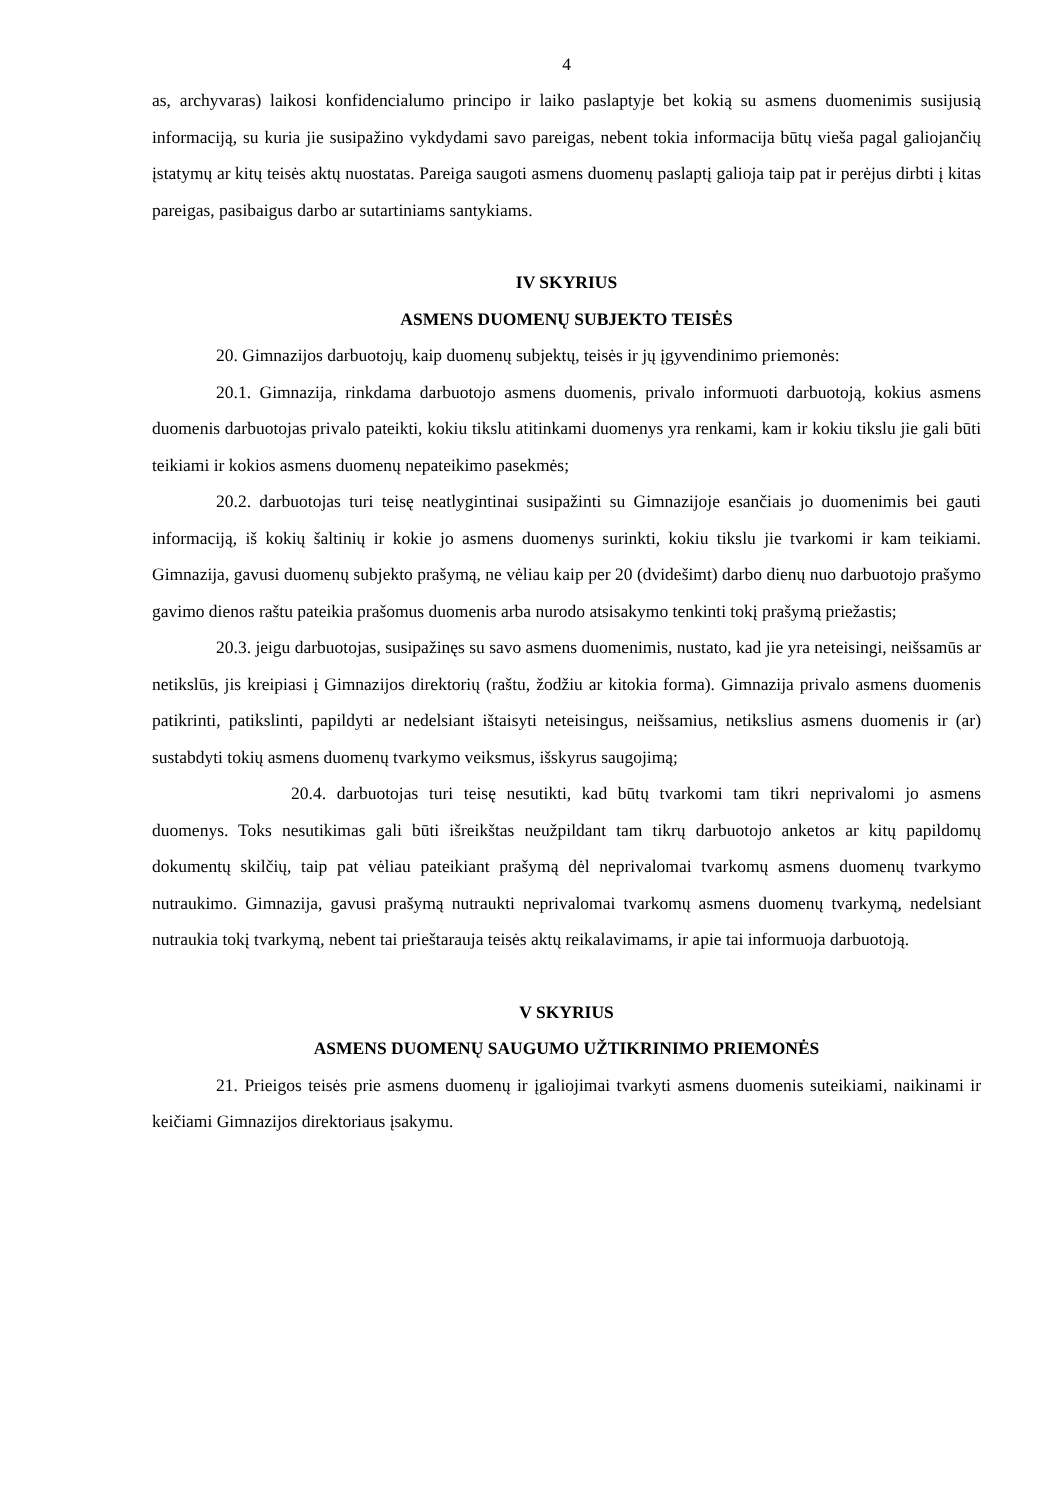4
as, archyvaras) laikosi konfidencialumo principo ir laiko paslaptyje bet kokią su asmens duomenimis susijusią informaciją, su kuria jie susipažino vykdydami savo pareigas, nebent tokia informacija būtų vieša pagal galiojančių įstatymų ar kitų teisės aktų nuostatas. Pareiga saugoti asmens duomenų paslaptį galioja taip pat ir perėjus dirbti į kitas pareigas, pasibaigus darbo ar sutartiniams santykiams.
IV SKYRIUS
ASMENS DUOMENŲ SUBJEKTO TEISĖS
20. Gimnazijos darbuotojų, kaip duomenų subjektų, teisės ir jų įgyvendinimo priemonės:
20.1. Gimnazija, rinkdama darbuotojo asmens duomenis, privalo informuoti darbuotoją, kokius asmens duomenis darbuotojas privalo pateikti, kokiu tikslu atitinkami duomenys yra renkami, kam ir kokiu tikslu jie gali būti teikiami ir kokios asmens duomenų nepateikimo pasekmės;
20.2. darbuotojas turi teisę neatlygintinai susipažinti su Gimnazijoje esančiais jo duomenimis bei gauti informaciją, iš kokių šaltinių ir kokie jo asmens duomenys surinkti, kokiu tikslu jie tvarkomi ir kam teikiami. Gimnazija, gavusi duomenų subjekto prašymą, ne vėliau kaip per 20 (dvidešimt) darbo dienų nuo darbuotojo prašymo gavimo dienos raštu pateikia prašomus duomenis arba nurodo atsisakymo tenkinti tokį prašymą priežastis;
20.3. jeigu darbuotojas, susipažinęs su savo asmens duomenimis, nustato, kad jie yra neteisingi, neišsamūs ar netikslūs, jis kreipiasi į Gimnazijos direktorių (raštu, žodžiu ar kitokia forma). Gimnazija privalo asmens duomenis patikrinti, patikslinti, papildyti ar nedelsiant ištaisyti neteisingus, neišsamius, netikslius asmens duomenis ir (ar) sustabdyti tokių asmens duomenų tvarkymo veiksmus, išskyrus saugojimą;
20.4. darbuotojas turi teisę nesutikti, kad būtų tvarkomi tam tikri neprivalomi jo asmens duomenys. Toks nesutikimas gali būti išreikštas neužpildant tam tikrų darbuotojo anketos ar kitų papildomų dokumentų skilčių, taip pat vėliau pateikiant prašymą dėl neprivalomai tvarkomų asmens duomenų tvarkymo nutraukimo. Gimnazija, gavusi prašymą nutraukti neprivalomai tvarkomų asmens duomenų tvarkymą, nedelsiant nutraukia tokį tvarkymą, nebent tai prieštarauja teisės aktų reikalavimams, ir apie tai informuoja darbuotoją.
V SKYRIUS
ASMENS DUOMENŲ SAUGUMO UŽTIKRINIMO PRIEMONĖS
21. Prieigos teisės prie asmens duomenų ir įgaliojimai tvarkyti asmens duomenis suteikiami, naikinami ir keičiami Gimnazijos direktoriaus įsakymu.